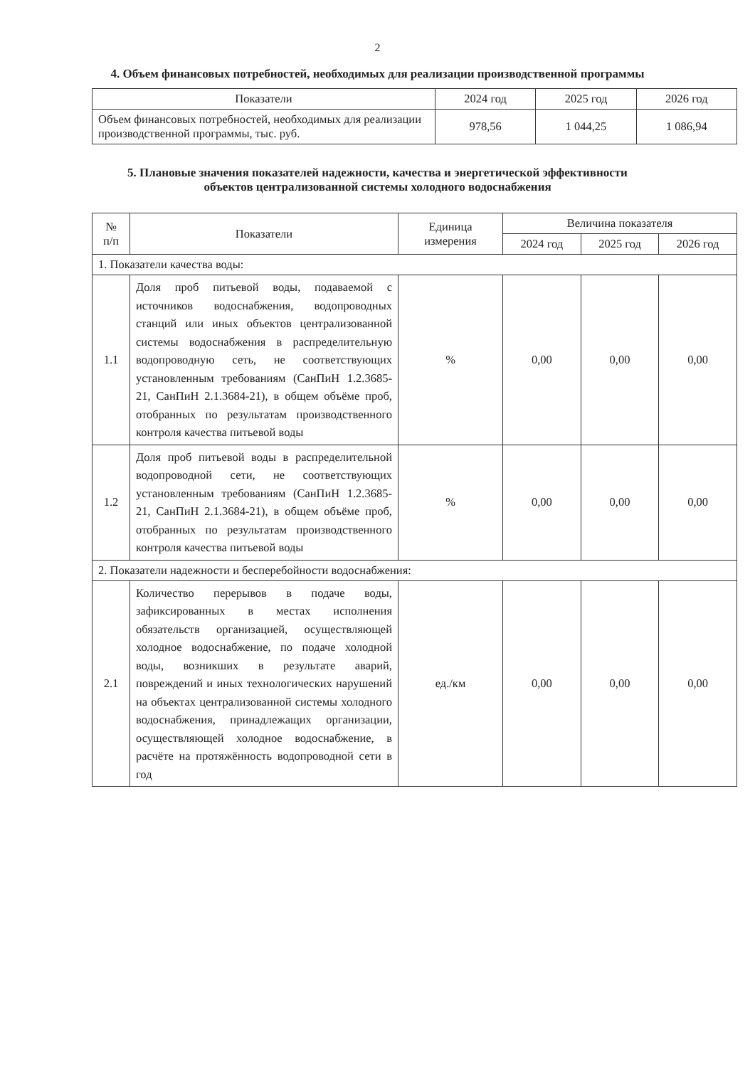2
4. Объем финансовых потребностей, необходимых для реализации производственной программы
| Показатели | 2024 год | 2025 год | 2026 год |
| --- | --- | --- | --- |
| Объем финансовых потребностей, необходимых для реализации производственной программы, тыс. руб. | 978,56 | 1 044,25 | 1 086,94 |
5. Плановые значения показателей надежности, качества и энергетической эффективности
объектов централизованной системы холодного водоснабжения
| № п/п | Показатели | Единица измерения | Величина показателя | | |
| --- | --- | --- | --- | --- | --- |
| | | | 2024 год | 2025 год | 2026 год |
| 1. Показатели качества воды: | | | | | |
| 1.1 | Доля проб питьевой воды, подаваемой с источников водоснабжения, водопроводных станций или иных объектов централизованной системы водоснабжения в распределительную водопроводную сеть, не соответствующих установленным требованиям (СанПиН 1.2.3685-21, СанПиН 2.1.3684-21), в общем объёме проб, отобранных по результатам производственного контроля качества питьевой воды | % | 0,00 | 0,00 | 0,00 |
| 1.2 | Доля проб питьевой воды в распределительной водопроводной сети, не соответствующих установленным требованиям (СанПиН 1.2.3685-21, СанПиН 2.1.3684-21), в общем объёме проб, отобранных по результатам производственного контроля качества питьевой воды | % | 0,00 | 0,00 | 0,00 |
| 2. Показатели надежности и бесперебойности водоснабжения: | | | | | |
| 2.1 | Количество перерывов в подаче воды, зафиксированных в местах исполнения обязательств организацией, осуществляющей холодное водоснабжение, по подаче холодной воды, возникших в результате аварий, повреждений и иных технологических нарушений на объектах централизованной системы холодного водоснабжения, принадлежащих организации, осуществляющей холодное водоснабжение, в расчёте на протяжённость водопроводной сети в год | ед./км | 0,00 | 0,00 | 0,00 |